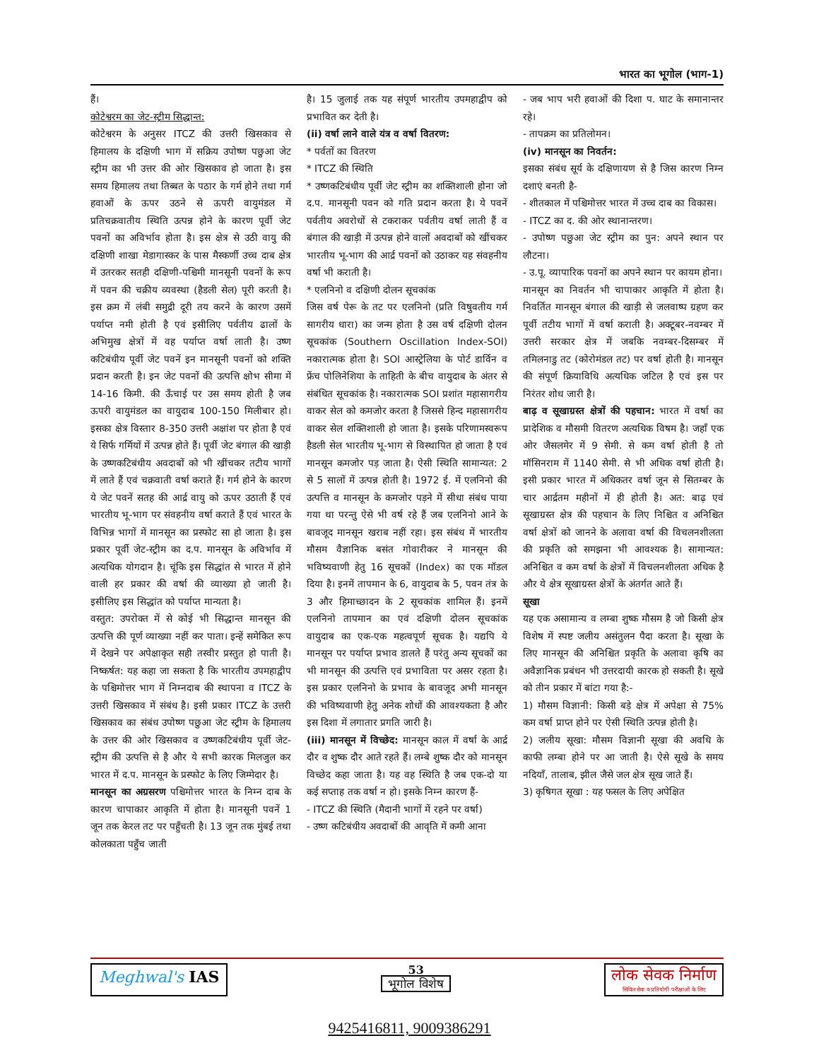भारत का भूगोल (भाग-1)
हैं।
कोटेश्वरम का जेट-स्ट्रीम सिद्धान्त:
कोटेश्वरम के अनुसर ITCZ की उत्तरी खिसकाव से हिमालय के दक्षिणी भाग में सक्रिय उपोष्ण पछुआ जेट स्ट्रीम का भी उत्तर की ओर खिसकाव हो जाता है। इस समय हिमालय तथा तिब्बत के पठार के गर्म होने तथा गर्म हवाओं के ऊपर उठने से ऊपरी वायुमंडल में प्रतिचक्रवातीय स्थिति उत्पन्न होने के कारण पूर्वी जेट पवनों का अविर्भाव होता है। इस क्षेत्र से उठी वायु की दक्षिणी शाखा मेडागास्कर के पास मैस्कर्णी उच्च दाब क्षेत्र में उतरकर सतही दक्षिणी-पश्चिमी मानसूनी पवनों के रूप में पवन की चक्रीय व्यवस्था (हैडली सेल) पूरी करती है। इस क्रम में लंबी समुद्री दूरी तय करने के कारण उसमें पर्याप्त नमी होती है एवं इसीलिए पर्वतीय ढालों के अभिमुख क्षेत्रों में वह पर्याप्त वर्षा लाती है। उष्ण कटिबंधीय पूर्वी जेट पवनें इन मानसूनी पवनों को शक्ति प्रदान करती है। इन जेट पवनों की उत्पत्ति क्षोभ सीमा में 14-16 किमी. की ऊँचाई पर उस समय होती है जब ऊपरी वायुमंडल का वायुदाब 100-150 मिलीबार हो। इसका क्षेत्र विस्तार 8-350 उत्तरी अक्षांश पर होता है एवं ये सिर्फ गर्मियों में उत्पन्न होते हैं। पूर्वी जेट बंगाल की खाड़ी के उष्णकटिबंधीय अवदाबों को भी खींचकर तटीय भागों में लाते हैं एवं चक्रवाती वर्षा कराते हैं। गर्म होने के कारण ये जेट पवनें सतह की आर्द्र वायु को ऊपर उठाती हैं एवं भारतीय भू-भाग पर संवहनीय वर्षा कराते हैं एवं भारत के विभिन्न भागों में मानसून का प्रस्फोट सा हो जाता है। इस प्रकार पूर्वी जेट-स्ट्रीम का द.प. मानसून के अविर्भाव में अत्यधिक योगदान है। चूंकि इस सिद्धांत से भारत में होने वाली हर प्रकार की वर्षा की व्याख्या हो जाती है। इसीलिए इस सिद्धांत को पर्याप्त मान्यता है।
वस्तुत: उपरोक्त में से कोई भी सिद्धान्त मानसून की उत्पत्ति की पूर्ण व्याख्या नहीं कर पाता। इन्हें समेकित रूप में देखने पर अपेक्षाकृत सही तस्वीर प्रस्तुत हो पाती है। निष्कर्षत: यह कहा जा सकता है कि भारतीय उपमहाद्वीप के पश्चिमोत्तर भाग में निम्नदाब की स्थापना व ITCZ के उत्तरी खिसकाव में संबंध है। इसी प्रकार ITCZ के उत्तरी खिसकाव का संबंध उपोष्ण पछुआ जेट स्ट्रीम के हिमालय के उत्तर की ओर खिसकाव व उष्णकटिबंधीय पूर्वी जेट-स्ट्रीम की उत्पत्ति से है और ये सभी कारक मिलजुल कर भारत में द.प. मानसून के प्रस्फोट के लिए जिम्मेदार है।
मानसून का अग्रसरण पश्चिमोत्तर भारत के निम्न दाब के कारण चापाकार आकृति में होता है। मानसूनी पवनें 1 जून तक केरल तट पर पहुँचती है। 13 जून तक मुंबई तथा कोलकाता पहुँच जाती
है। 15 जुलाई तक यह संपूर्ण भारतीय उपमहाद्वीप को प्रभावित कर देती है।
(ii) वर्षा लाने वाले यंत्र व वर्षा वितरण:
* पर्वतों का वितरण
* ITCZ की स्थिति
* उष्णकटिबंधीय पूर्वी जेट स्ट्रीम का शक्तिशाली होना जो द.प. मानसूनी पवन को गति प्रदान करता है। ये पवनें पर्वतीय अवरोधों से टकराकर पर्वतीय वर्षा लाती हैं व बंगाल की खाड़ी में उत्पन्न होने वालों अवदाबों को खींचकर भारतीय भू-भाग की आर्द्र पवनों को उठाकर यह संवहनीय वर्षा भी कराती है।
* एलनिनो व दक्षिणी दोलन सूचकांक
जिस वर्ष पेरू के तट पर एलनिनो (प्रति विषुवतीय गर्म सागरीय धारा) का जन्म होता है उस वर्ष दक्षिणी दोलन सूचकांक (Southern Oscillation Index-SOI) नकारात्मक होता है। SOI आस्ट्रेलिया के पोर्ट डार्विन व फ्रेंच पोलिनेशिया के ताहिती के बीच वायुदाब के अंतर से संबंधित सूचकांक है। नकारात्मक SOI प्रशांत महासागरीय वाकर सेल को कमजोर करता है जिससे हिन्द महासागरीय वाकर सेल शक्तिशाली हो जाता है। इसके परिणामस्वरूप हैडली सेल भारतीय भू-भाग से विस्थापित हो जाता है एवं मानसून कमजोर पड़ जाता है। ऐसी स्थिति सामान्यत: 2 से 5 सालों में उत्पन्न होती है। 1972 ई. में एलनिनो की उत्पत्ति व मानसून के कमजोर पड़ने में सीधा संबंध पाया गया था परन्तु ऐसे भी वर्ष रहे हैं जब एलनिनो आने के बावजूद मानसून खराब नहीं रहा। इस संबंध में भारतीय मौसम वैज्ञानिक बसंत गोवारीकर ने मानसून की भविष्यवाणी हेतु 16 सूचकों (Index) का एक मॉडल दिया है। इनमें तापमान के 6, वायुदाब के 5, पवन तंत्र के 3 और हिमाच्छादन के 2 सूचकांक शामिल हैं। इनमें एलनिनो तापमान का एवं दक्षिणी दोलन सूचकांक वायुदाब का एक-एक महत्वपूर्ण सूचक है। यद्यपि ये मानसून पर पर्याप्त प्रभाव डालते हैं परंतु अन्य सूचकों का भी मानसून की उत्पत्ति एवं प्रभाविता पर असर रहता है। इस प्रकार एलनिनो के प्रभाव के बावजूद अभी मानसून की भविष्यवाणी हेतु अनेक शोधों की आवश्यकता है और इस दिशा में लगातार प्रगति जारी है।
(iii) मानसून में विच्छेद: मानसून काल में वर्षा के आर्द्र दौर व शुष्क दौर आते रहते हैं। लम्बे शुष्क दौर को मानसून विच्छेद कहा जाता है। यह वह स्थिति है जब एक-दो या कई सप्ताह तक वर्षा न हो। इसके निम्न कारण हैं-
- ITCZ की स्थिति (मैदानी भागों में रहने पर वर्षा)
- उष्ण कटिबंधीय अवदाबों की आवृति में कमी आना
- जब भाप भरी हवाओं की दिशा प. घाट के समानान्तर रहे।
- तापक्रम का प्रतिलोमन।
(iv) मानसून का निवर्तन:
इसका संबंध सूर्य के दक्षिणायण से है जिस कारण निम्न दशाएं बनती है-
- शीतकाल में पश्चिमोत्तर भारत में उच्च दाब का विकास।
- ITCZ का द. की ओर स्थानान्तरण।
- उपोष्ण पछुआ जेट स्ट्रीम का पुन: अपने स्थान पर लौटना।
- उ.पू. व्यापारिक पवनों का अपने स्थान पर कायम होना।
मानसून का निवर्तन भी चापाकार आकृति में होता है। निवर्तित मानसून बंगाल की खाड़ी से जलवाष्प ग्रहण कर पूर्वी तटीय भागों में वर्षा कराती है। अक्टूबर-नवम्बर में उत्तरी सरकार क्षेत्र में जबकि नवम्बर-दिसम्बर में तमिलनाडु तट (कोरोमंडल तट) पर वर्षा होती है। मानसून की संपूर्ण क्रियाविधि अत्यधिक जटिल है एवं इस पर निरंतर शोध जारी है।
बाढ़ व सूखाग्रस्त क्षेत्रों की पहचान: भारत में वर्षा का प्रादेशिक व मौसमी वितरण अत्यधिक विषम है। जहाँ एक ओर जैसलमेर में 9 सेमी. से कम वर्षा होती है तो मॉसिनराम में 1140 सेमी. से भी अधिक वर्षा होती है। इसी प्रकार भारत में अधिकतर वर्षा जून से सितम्बर के चार आर्द्रतम महीनों में ही होती है। अत: बाढ़ एवं सूखाग्रस्त क्षेत्र की पहचान के लिए निश्चित व अनिश्चित वर्षा क्षेत्रों को जानने के अलावा वर्षा की विचलनशीलता की प्रकृति को समझना भी आवश्यक है। सामान्यत: अनिश्चित व कम वर्षा के क्षेत्रों में विचलनशीलता अधिक है और ये क्षेत्र सूखाग्रस्त क्षेत्रों के अंतर्गत आते हैं।
सूखा
यह एक असामान्य व लम्बा शुष्क मौसम है जो किसी क्षेत्र विशेष में स्पष्ट जलीय असंतुलन पैदा करता है। सूखा के लिए मानसून की अनिश्चित प्रकृति के अलावा कृषि का अवैज्ञानिक प्रबंधन भी उत्तरदायी कारक हो सकती है। सूखे को तीन प्रकार में बांटा गया है:-
1) मौसम विज्ञानी: किसी बड़े क्षेत्र में अपेक्षा से 75% कम वर्षा प्राप्त होने पर ऐसी स्थिति उत्पन्न होती है।
2) जलीय सूखा: मौसम विज्ञानी सूखा की अवधि के काफी लम्बा होने पर आ जाती है। ऐसे सूखे के समय नदियाँ, तालाब, झील जैसे जल क्षेत्र सूख जाते हैं।
3) कृषिगत सूखा : यह फसल के लिए अपेक्षित
Meghwal's IAS
53
भूगोल विशेष
लोक सेवक निर्माण
सिविल सेवा व प्रतियोगी परीक्षाओं के लिए
9425416811, 9009386291